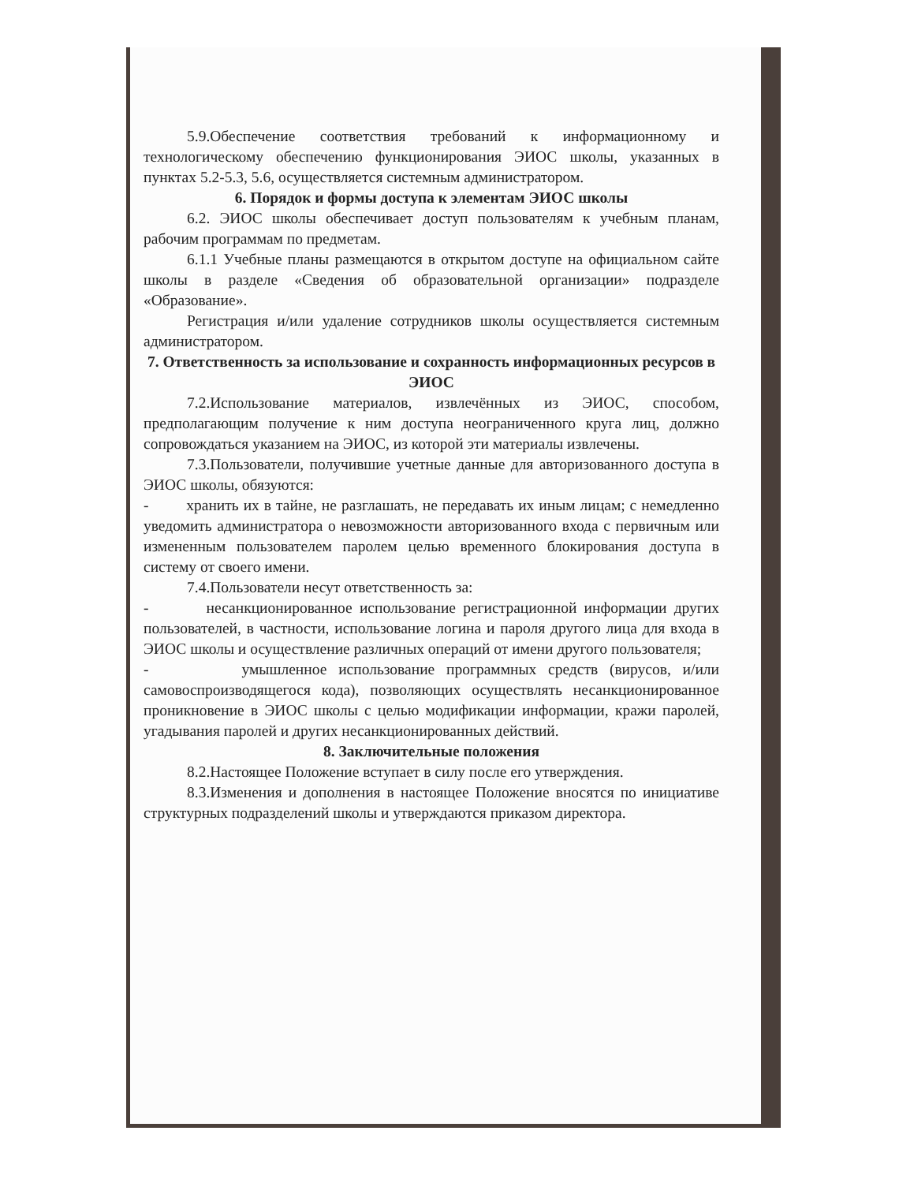5.9.Обеспечение соответствия требований к информационному и технологическому обеспечению функционирования ЭИОС школы, указанных в пунктах 5.2-5.3, 5.6, осуществляется системным администратором.
6. Порядок и формы доступа к элементам ЭИОС школы
6.2. ЭИОС школы обеспечивает доступ пользователям к учебным планам, рабочим программам по предметам.
6.1.1 Учебные планы размещаются в открытом доступе на официальном сайте школы в разделе «Сведения об образовательной организации» подразделе «Образование».
Регистрация и/или удаление сотрудников школы осуществляется системным администратором.
7. Ответственность за использование и сохранность информационных ресурсов в ЭИОС
7.2.Использование материалов, извлечённых из ЭИОС, способом, предполагающим получение к ним доступа неограниченного круга лиц, должно сопровождаться указанием на ЭИОС, из которой эти материалы извлечены.
7.3.Пользователи, получившие учетные данные для авторизованного доступа в ЭИОС школы, обязуются:
- хранить их в тайне, не разглашать, не передавать их иным лицам; с немедленно уведомить администратора о невозможности авторизованного входа с первичным или измененным пользователем паролем целью временного блокирования доступа в систему от своего имени.
7.4.Пользователи несут ответственность за:
- несанкционированное использование регистрационной информации других пользователей, в частности, использование логина и пароля другого лица для входа в ЭИОС школы и осуществление различных операций от имени другого пользователя;
- умышленное использование программных средств (вирусов, и/или самовоспроизводящегося кода), позволяющих осуществлять несанкционированное проникновение в ЭИОС школы с целью модификации информации, кражи паролей, угадывания паролей и других несанкционированных действий.
8. Заключительные положения
8.2.Настоящее Положение вступает в силу после его утверждения.
8.3.Изменения и дополнения в настоящее Положение вносятся по инициативе структурных подразделений школы и утверждаются приказом директора.